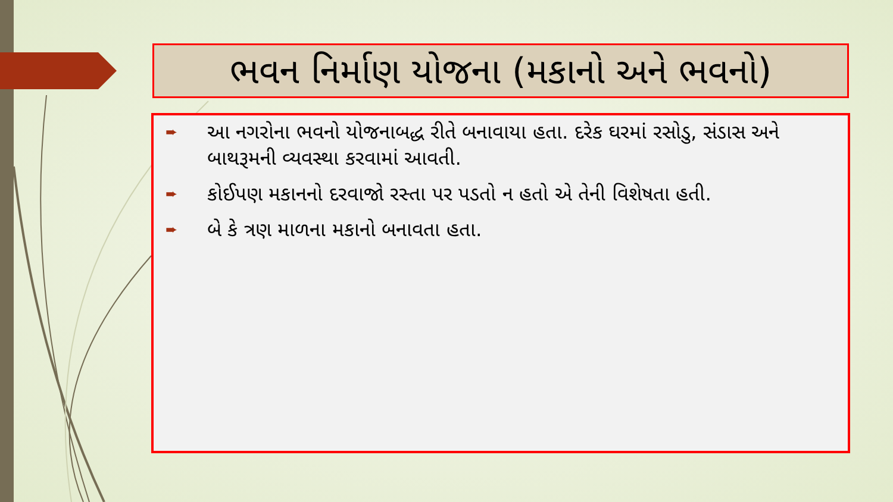ભવન નિર્માણ યોજના (મકાનો અને ભવનો)
➨ આ નગરોના ભવનો યોજનાબદ્ધ રીતે બનાવાયા હતા. દરેક ઘરમાં રસોડુ, સંડાસ અને બાથરૂમની વ્યવસ્થા કરવામાં આવતી.
➨ કોઈપણ મકાનનો દરવાજો રસ્તા પર પડતો ન હતો એ તેની વિશેષતા હતી.
➨ બે કે ત્રણ માળના મકાનો બનાવતા હતા.